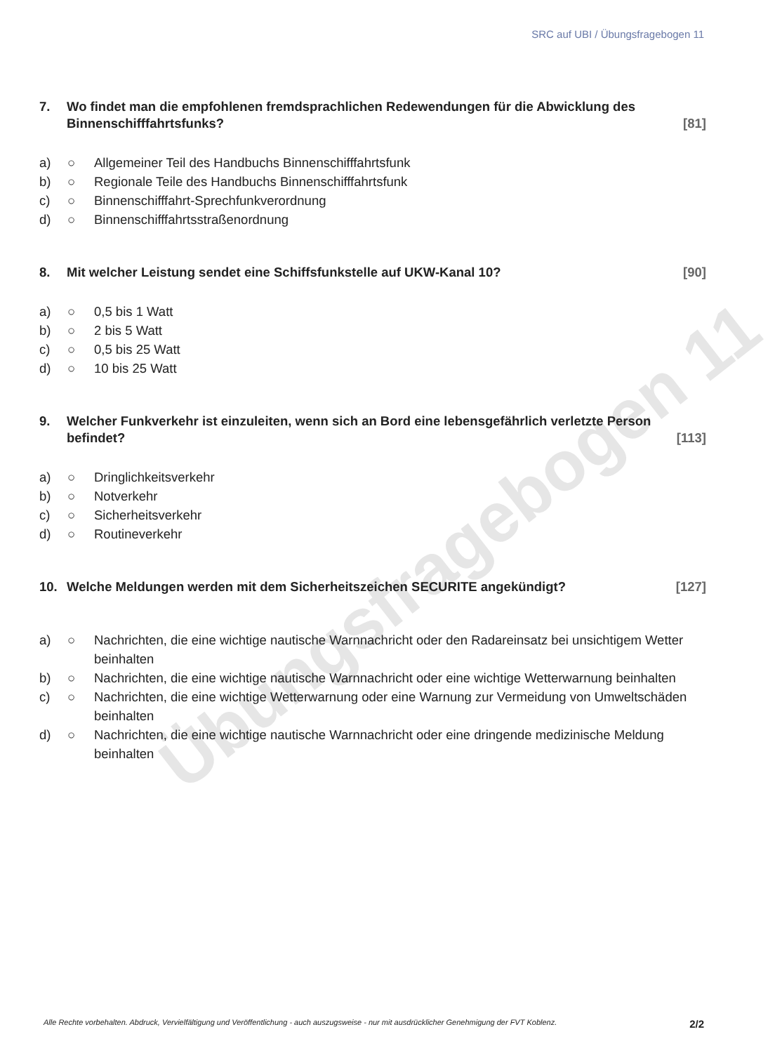Übungsfragebogen 11
SRC auf UBI / Übungsfragebogen 11
7. Wo findet man die empfohlenen fremdsprachlichen Redewendungen für die Abwicklung des Binnenschifffahrtsfunks? [81]
a) ○ Allgemeiner Teil des Handbuchs Binnenschifffahrtsfunk
b) ○ Regionale Teile des Handbuchs Binnenschifffahrtsfunk
c) ○ Binnenschifffahrt-Sprechfunkverordnung
d) ○ Binnenschifffahrtsstraßenordnung
8. Mit welcher Leistung sendet eine Schiffsfunkstelle auf UKW-Kanal 10? [90]
a) ○ 0,5 bis 1 Watt
b) ○ 2 bis 5 Watt
c) ○ 0,5 bis 25 Watt
d) ○ 10 bis 25 Watt
9. Welcher Funkverkehr ist einzuleiten, wenn sich an Bord eine lebensgefährlich verletzte Person befindet? [113]
a) ○ Dringlichkeitsverkehr
b) ○ Notverkehr
c) ○ Sicherheitsverkehr
d) ○ Routineverkehr
10. Welche Meldungen werden mit dem Sicherheitszeichen SECURITE angekündigt? [127]
a) ○ Nachrichten, die eine wichtige nautische Warnnachricht oder den Radareinsatz bei unsichtigem Wetter beinhalten
b) ○ Nachrichten, die eine wichtige nautische Warnnachricht oder eine wichtige Wetterwarnung beinhalten
c) ○ Nachrichten, die eine wichtige Wetterwarnung oder eine Warnung zur Vermeidung von Umweltschäden beinhalten
d) ○ Nachrichten, die eine wichtige nautische Warnnachricht oder eine dringende medizinische Meldung beinhalten
Alle Rechte vorbehalten. Abdruck, Vervielfältigung und Veröffentlichung - auch auszugsweise - nur mit ausdrücklicher Genehmigung der FVT Koblenz. 2/2